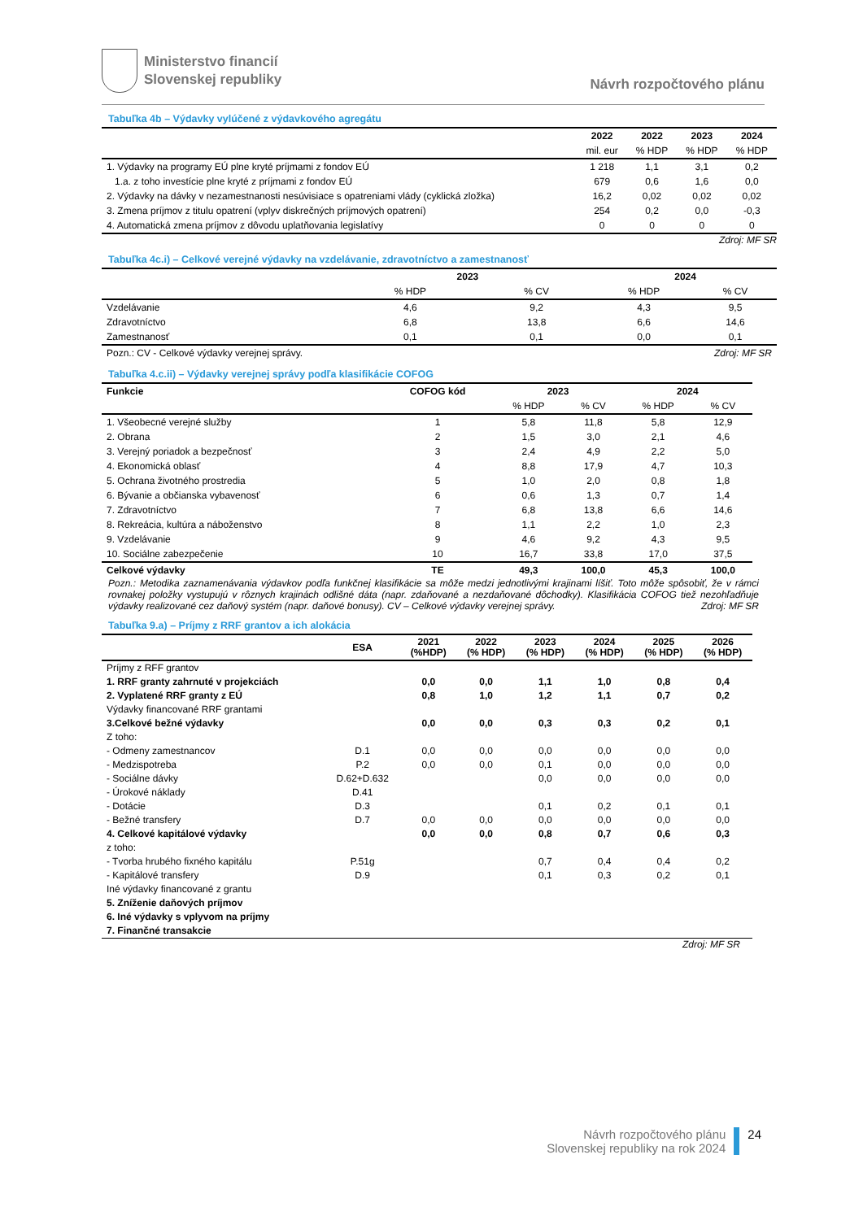Ministerstvo financií
Slovenskej republiky
Návrh rozpočtového plánu
Tabuľka 4b – Výdavky vylúčené z výdavkového agregátu
| | 2022 | 2022 | 2023 | 2024 |
| --- | --- | --- | --- | --- |
| | mil. eur | % HDP | % HDP | % HDP |
| 1. Výdavky na programy EÚ plne kryté príjmami z fondov EÚ | 1 218 | 1,1 | 3,1 | 0,2 |
| 1.a. z toho investície plne kryté z príjmami z fondov EÚ | 679 | 0,6 | 1,6 | 0,0 |
| 2. Výdavky na dávky v nezamestnanosti nesúvisiace s opatreniami vlády (cyklická zložka) | 16,2 | 0,02 | 0,02 | 0,02 |
| 3. Zmena príjmov z titulu opatrení (vplyv diskrečných príjmových opatrení) | 254 | 0,2 | 0,0 | -0,3 |
| 4. Automatická zmena príjmov z dôvodu uplatňovania legislatívy | 0 | 0 | 0 | 0 |
Zdroj: MF SR
Tabuľka 4c.i) – Celkové verejné výdavky na vzdelávanie, zdravotníctvo a zamestnanosť
| | 2023 | | 2024 | |
| --- | --- | --- | --- | --- |
| | % HDP | % CV | % HDP | % CV |
| Vzdelávanie | 4,6 | 9,2 | 4,3 | 9,5 |
| Zdravotníctvo | 6,8 | 13,8 | 6,6 | 14,6 |
| Zamestnanosť | 0,1 | 0,1 | 0,0 | 0,1 |
| Pozn.: CV - Celkové výdavky verejnej správy. | | | Zdroj: MF SR | |
Tabuľka 4.c.ii) – Výdavky verejnej správy podľa klasifikácie COFOG
| Funkcie | COFOG kód | 2023 | | 2024 | |
| --- | --- | --- | --- | --- | --- |
| | | % HDP | % CV | % HDP | % CV |
| 1. Všeobecné verejné služby | 1 | 5,8 | 11,8 | 5,8 | 12,9 |
| 2. Obrana | 2 | 1,5 | 3,0 | 2,1 | 4,6 |
| 3. Verejný poriadok a bezpečnosť | 3 | 2,4 | 4,9 | 2,2 | 5,0 |
| 4. Ekonomická oblasť | 4 | 8,8 | 17,9 | 4,7 | 10,3 |
| 5. Ochrana životného prostredia | 5 | 1,0 | 2,0 | 0,8 | 1,8 |
| 6. Bývanie a občianska vybavenosť | 6 | 0,6 | 1,3 | 0,7 | 1,4 |
| 7. Zdravotníctvo | 7 | 6,8 | 13,8 | 6,6 | 14,6 |
| 8. Rekreácia, kultúra a náboženstvo | 8 | 1,1 | 2,2 | 1,0 | 2,3 |
| 9. Vzdelávanie | 9 | 4,6 | 9,2 | 4,3 | 9,5 |
| 10. Sociálne zabezpečenie | 10 | 16,7 | 33,8 | 17,0 | 37,5 |
| Celkové výdavky | TE | 49,3 | 100,0 | 45,3 | 100,0 |
Pozn.: Metodika zaznamenávania výdavkov podľa funkčnej klasifikácie sa môže medzi jednotlivými krajinami líšiť. Toto môže spôsobiť, že v rámci rovnakej položky vystupujú v rôznych krajinách odlišné dáta (napr. zdaňované a nezdaňované dôchodky). Klasifikácia COFOG tiež nezohľadňuje výdavky realizované cez daňový systém (napr. daňové bonusy). CV – Celkové výdavky verejnej správy. Zdroj: MF SR
Tabuľka 9.a) – Príjmy z RRF grantov a ich alokácia
| | ESA | 2021 (%HDP) | 2022 (% HDP) | 2023 (% HDP) | 2024 (% HDP) | 2025 (% HDP) | 2026 (% HDP) |
| --- | --- | --- | --- | --- | --- | --- | --- |
| Príjmy z RFF grantov | | | | | | | |
| 1. RRF granty zahrnuté v projekciách | | 0,0 | 0,0 | 1,1 | 1,0 | 0,8 | 0,4 |
| 2. Vyplatené RRF granty z EÚ | | 0,8 | 1,0 | 1,2 | 1,1 | 0,7 | 0,2 |
| Výdavky financované RRF grantami | | | | | | | |
| 3.Celkové bežné výdavky | | 0,0 | 0,0 | 0,3 | 0,3 | 0,2 | 0,1 |
| Z toho: | | | | | | | |
| - Odmeny zamestnancov | D.1 | 0,0 | 0,0 | 0,0 | 0,0 | 0,0 | 0,0 |
| - Medzispotreba | P.2 | 0,0 | 0,0 | 0,1 | 0,0 | 0,0 | 0,0 |
| - Sociálne dávky | D.62+D.632 | | | 0,0 | 0,0 | 0,0 | 0,0 |
| - Úrokové náklady | D.41 | | | | | | |
| - Dotácie | D.3 | | | 0,1 | 0,2 | 0,1 | 0,1 |
| - Bežné transfery | D.7 | 0,0 | 0,0 | 0,0 | 0,0 | 0,0 | 0,0 |
| 4. Celkové kapitálové výdavky | | 0,0 | 0,0 | 0,8 | 0,7 | 0,6 | 0,3 |
| z toho: | | | | | | | |
| - Tvorba hrubého fixného kapitálu | P.51g | | | 0,7 | 0,4 | 0,4 | 0,2 |
| - Kapitálové transfery | D.9 | | | 0,1 | 0,3 | 0,2 | 0,1 |
| Iné výdavky financované z grantu | | | | | | | |
| 5. Zníženie daňových príjmov | | | | | | | |
| 6. Iné výdavky s vplyvom na príjmy | | | | | | | |
| 7. Finančné transakcie | | | | | | | |
Zdroj: MF SR
Návrh rozpočtového plánu
Slovenskej republiky na rok 2024
24